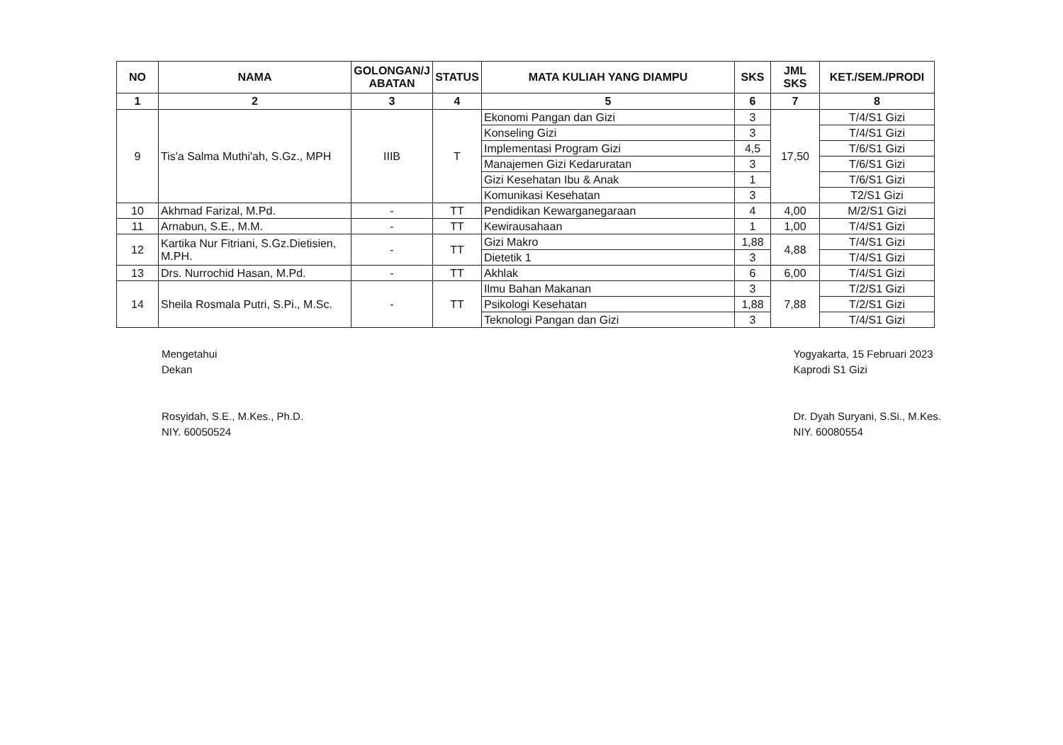| NO | NAMA | GOLONGAN/J ABATAN | STATUS | MATA KULIAH YANG DIAMPU | SKS | JML SKS | KET./SEM./PRODI |
| --- | --- | --- | --- | --- | --- | --- | --- |
| 1 | 2 | 3 | 4 | 5 | 6 | 7 | 8 |
| 9 | Tis'a Salma Muthi'ah, S.Gz., MPH | IIIB | T | Ekonomi Pangan dan Gizi | 3 | 17,50 | T/4/S1 Gizi |
| | | | | Konseling Gizi | 3 | | T/4/S1 Gizi |
| | | | | Implementasi Program Gizi | 4,5 | | T/6/S1 Gizi |
| | | | | Manajemen Gizi Kedaruratan | 3 | | T/6/S1 Gizi |
| | | | | Gizi Kesehatan Ibu & Anak | 1 | | T/6/S1 Gizi |
| | | | | Komunikasi Kesehatan | 3 | | T2/S1 Gizi |
| 10 | Akhmad Farizal, M.Pd. | - | TT | Pendidikan Kewarganegaraan | 4 | 4,00 | M/2/S1 Gizi |
| 11 | Arnabun, S.E., M.M. | - | TT | Kewirausahaan | 1 | 1,00 | T/4/S1 Gizi |
| 12 | Kartika Nur Fitriani, S.Gz.Dietisien, M.PH. | - | TT | Gizi Makro | 1,88 | 4,88 | T/4/S1 Gizi |
| | | | | Dietetik 1 | 3 | | T/4/S1 Gizi |
| 13 | Drs. Nurrochid Hasan, M.Pd. | - | TT | Akhlak | 6 | 6,00 | T/4/S1 Gizi |
| 14 | Sheila Rosmala Putri, S.Pi., M.Sc. | - | TT | Ilmu Bahan Makanan | 3 | 7,88 | T/2/S1 Gizi |
| | | | | Psikologi Kesehatan | 1,88 | | T/2/S1 Gizi |
| | | | | Teknologi Pangan dan Gizi | 3 | | T/4/S1 Gizi |
Mengetahui
Dekan
Rosyidah, S.E., M.Kes., Ph.D.
NIY. 60050524
Yogyakarta, 15 Februari 2023
Kaprodi S1 Gizi
Dr. Dyah Suryani, S.Si., M.Kes.
NIY. 60080554